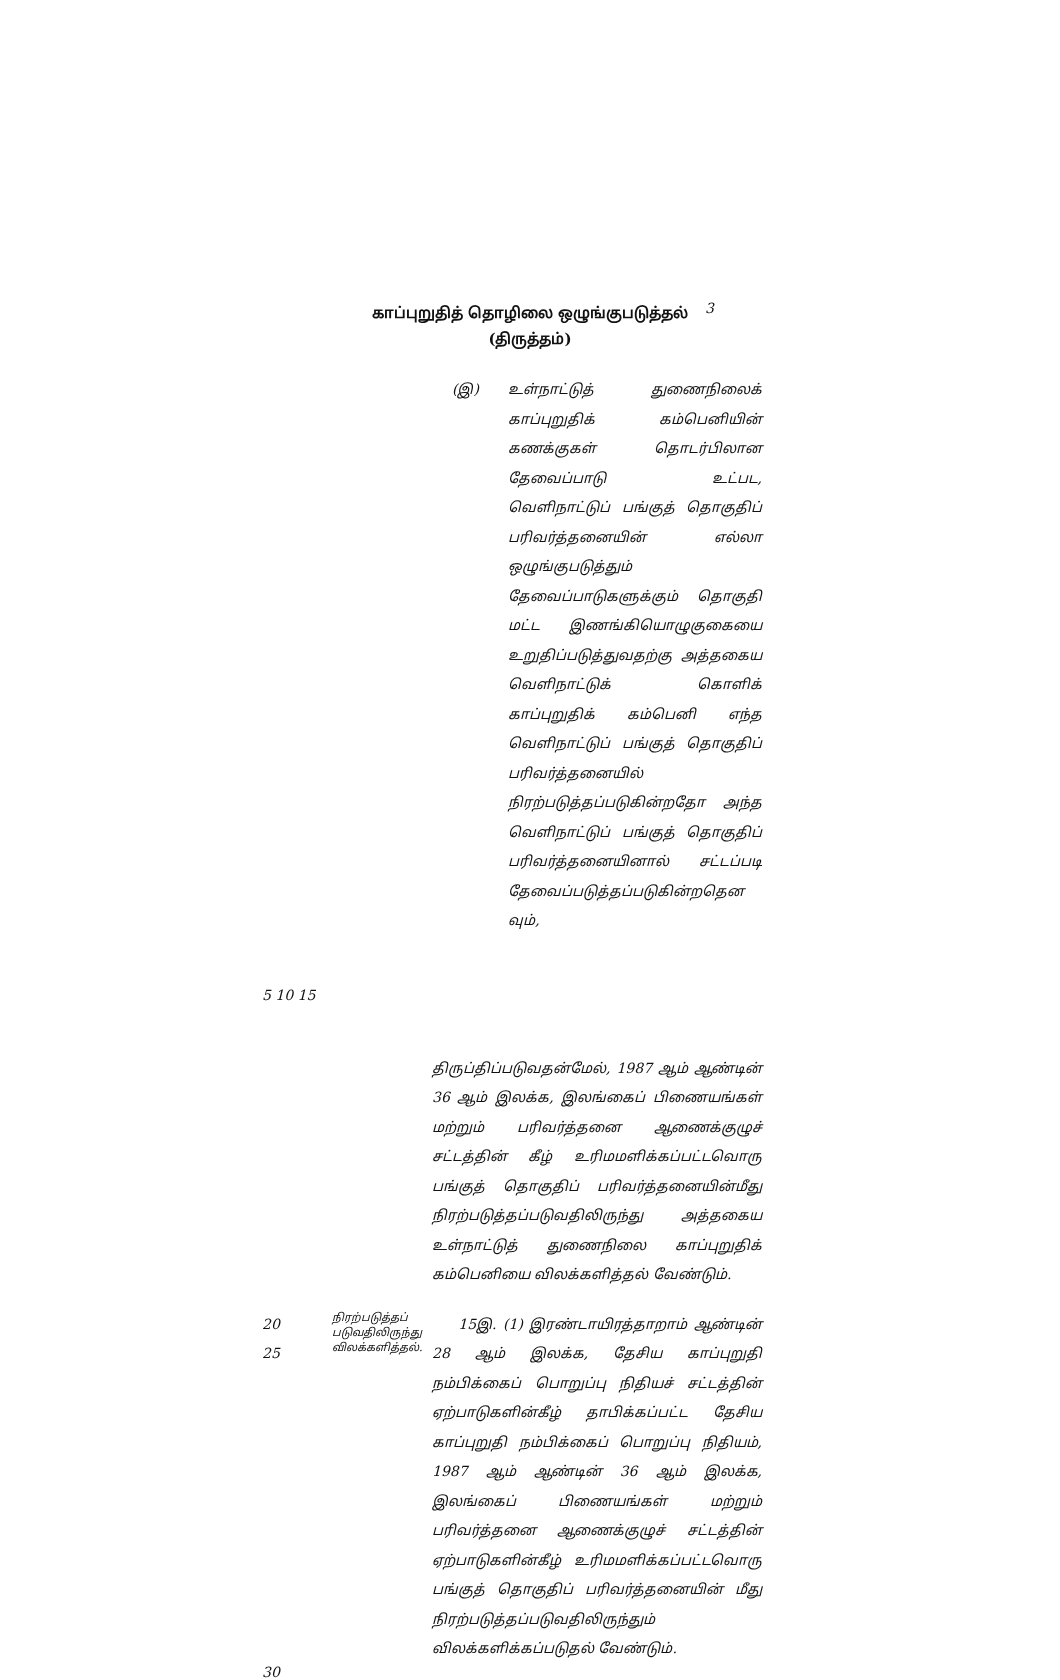காப்புறுதித் தொழிலை ஒழுங்குபடுத்தல்
(திருத்தம்)
3
(இ) உள்நாட்டுத் துணைநிலைக் காப்புறுதிக் கம்பெனியின் கணக்குகள் தொடர்பிலான தேவைப்பாடு உட்பட, வெளிநாட்டுப் பங்குத் தொகுதிப் பரிவர்த்தனையின் எல்லா ஒழுங்குபடுத்தும் தேவைப்பாடுகளுக்கும் தொகுதி மட்ட இணங்கியொழுகுகையை உறுதிப்படுத்துவதற்கு அத்தகைய வெளிநாட்டுக் கொளிக் காப்புறுதிக் கம்பெனி எந்த வெளிநாட்டுப் பங்குத் தொகுதிப் பரிவர்த்தனையில் நிரற்படுத்தப்படுகின்றதோ அந்த வெளிநாட்டுப் பங்குத் தொகுதிப் பரிவர்த்தனையினால் சட்டப்படி தேவைப்படுத்தப்படுகின்றதென வும்,
5 10 15
திருப்திப்படுவதன்மேல், 1987 ஆம் ஆண்டின் 36 ஆம் இலக்க, இலங்கைப் பிணையங்கள் மற்றும் பரிவர்த்தனை ஆணைக்குழுச் சட்டத்தின் கீழ் உரிமமளிக்கப்பட்டவொரு பங்குத் தொகுதிப் பரிவர்த்தனையின்மீது நிரற்படுத்தப்படுவதிலிருந்து அத்தகைய உள்நாட்டுத் துணைநிலை காப்புறுதிக் கம்பெனியை விலக்களித்தல் வேண்டும்.
20
25
நிரற்படுத்தப் படுவதிலிருந்து விலக்களித்தல்.
15இ. (1) இரண்டாயிரத்தாறாம் ஆண்டின் 28 ஆம் இலக்க, தேசிய காப்புறுதி நம்பிக்கைப் பொறுப்பு நிதியச் சட்டத்தின் ஏற்பாடுகளின்கீழ் தாபிக்கப்பட்ட தேசிய காப்புறுதி நம்பிக்கைப் பொறுப்பு நிதியம், 1987 ஆம் ஆண்டின் 36 ஆம் இலக்க, இலங்கைப் பிணையங்கள் மற்றும் பரிவர்த்தனை ஆணைக்குழுச் சட்டத்தின் ஏற்பாடுகளின்கீழ் உரிமமளிக்கப்பட்டவொரு பங்குத் தொகுதிப் பரிவர்த்தனையின் மீது நிரற்படுத்தப்படுவதிலிருந்தும் விலக்களிக்கப்படுதல் வேண்டும்.
30